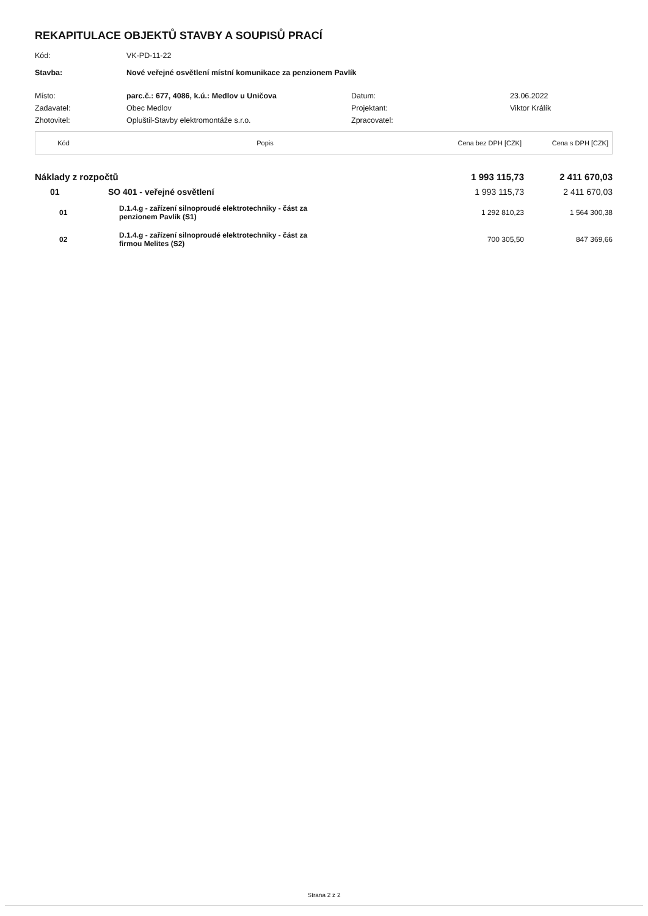REKAPITULACE OBJEKTŮ STAVBY A SOUPISŮ PRACÍ
| Kód: | VK-PD-11-22 | | |
| Stavba: | Nové veřejné osvětlení místní komunikace za penzionem Pavlík | | |
| Místo: | parc.č.: 677, 4086, k.ú.: Medlov u Uničova | Datum: | 23.06.2022 |
| Zadavatel: | Obec Medlov | Projektant: | Viktor Králík |
| Zhotovitel: | Opluštil-Stavby elektromontáže s.r.o. | Zpracovatel: | |
| Kód | Popis | Cena bez DPH [CZK] | Cena s DPH [CZK] |
| --- | --- | --- | --- |
| Náklady z rozpočtů | | | 1 993 115,73 | 2 411 670,03 |
| | 01 | SO 401 - veřejné osvětlení | 1 993 115,73 | 2 411 670,03 |
| | 01 | D.1.4.g - zařízení silnoproudé elektrotechniky - část za penzionem Pavlík (S1) | 1 292 810,23 | 1 564 300,38 |
| | 02 | D.1.4.g - zařízení silnoproudé elektrotechniky - část za firmou Melites (S2) | 700 305,50 | 847 369,66 |
Strana 2 z 2